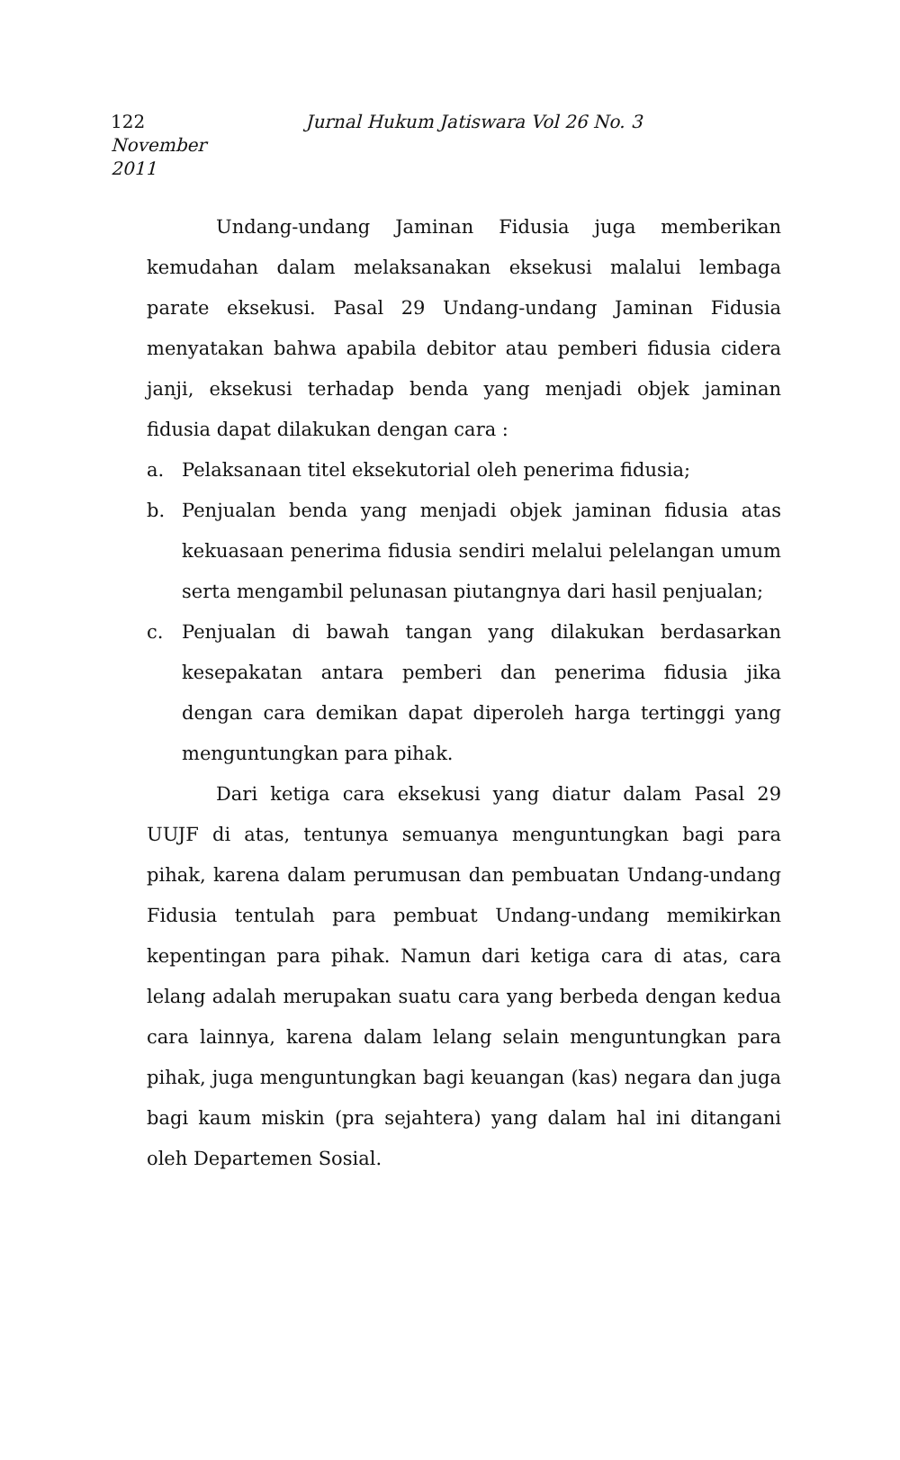122 Jurnal Hukum Jatiswara Vol 26 No. 3 November
2011
Undang-undang Jaminan Fidusia juga memberikan kemudahan dalam melaksanakan eksekusi malalui lembaga parate eksekusi. Pasal 29 Undang-undang Jaminan Fidusia menyatakan bahwa apabila debitor atau pemberi fidusia cidera janji, eksekusi terhadap benda yang menjadi objek jaminan fidusia dapat dilakukan dengan cara :
a. Pelaksanaan titel eksekutorial oleh penerima fidusia;
b. Penjualan benda yang menjadi objek jaminan fidusia atas kekuasaan penerima fidusia sendiri melalui pelelangan umum serta mengambil pelunasan piutangnya dari hasil penjualan;
c. Penjualan di bawah tangan yang dilakukan berdasarkan kesepakatan antara pemberi dan penerima fidusia jika dengan cara demikan dapat diperoleh harga tertinggi yang menguntungkan para pihak.
Dari ketiga cara eksekusi yang diatur dalam Pasal 29 UUJF di atas, tentunya semuanya menguntungkan bagi para pihak, karena dalam perumusan dan pembuatan Undang-undang Fidusia tentulah para pembuat Undang-undang memikirkan kepentingan para pihak. Namun dari ketiga cara di atas, cara lelang adalah merupakan suatu cara yang berbeda dengan kedua cara lainnya, karena dalam lelang selain menguntungkan para pihak, juga menguntungkan bagi keuangan (kas) negara dan juga bagi kaum miskin (pra sejahtera) yang dalam hal ini ditangani oleh Departemen Sosial.